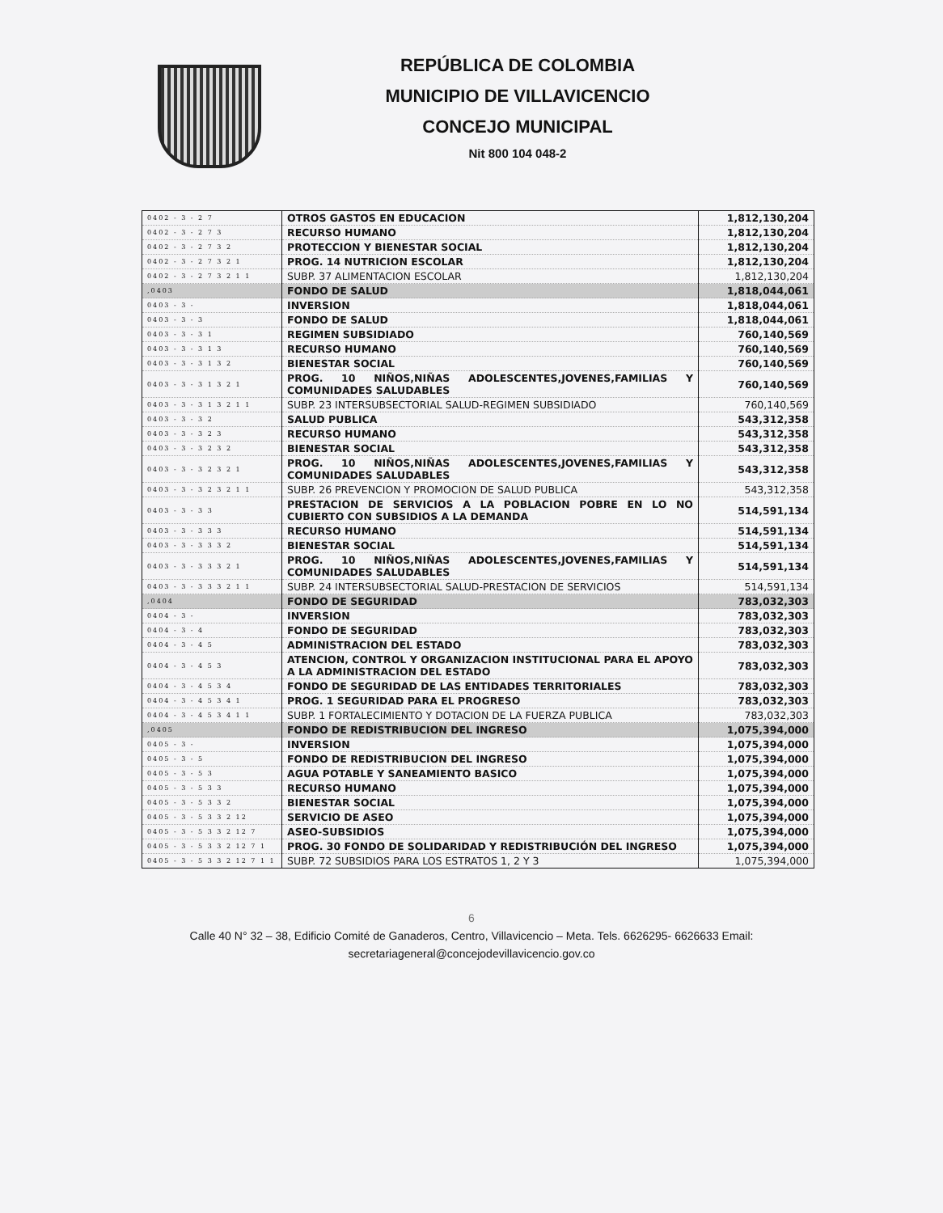REPÚBLICA DE COLOMBIA
MUNICIPIO DE VILLAVICENCIO
CONCEJO MUNICIPAL
Nit 800 104 048-2
| 0402 - 3 - 2 7 | OTROS GASTOS EN EDUCACION | 1,812,130,204 |
| 0402 - 3 - 2 7 3 | RECURSO HUMANO | 1,812,130,204 |
| 0402 - 3 - 2 7 3 2 | PROTECCION Y BIENESTAR SOCIAL | 1,812,130,204 |
| 0402 - 3 - 2 7 3 2 1 | PROG. 14 NUTRICION ESCOLAR | 1,812,130,204 |
| 0402 - 3 - 2 7 3 2 1 1 | SUBP. 37 ALIMENTACION ESCOLAR | 1,812,130,204 |
| ,0403 | FONDO DE SALUD | 1,818,044,061 |
| 0403 - 3 - | INVERSION | 1,818,044,061 |
| 0403 - 3 - 3 | FONDO DE SALUD | 1,818,044,061 |
| 0403 - 3 - 3 1 | REGIMEN SUBSIDIADO | 760,140,569 |
| 0403 - 3 - 3 1 3 | RECURSO HUMANO | 760,140,569 |
| 0403 - 3 - 3 1 3 2 | BIENESTAR SOCIAL | 760,140,569 |
| 0403 - 3 - 3 1 3 2 1 | PROG. 10 NIÑOS,NIÑAS ADOLESCENTES,JOVENES,FAMILIAS Y COMUNIDADES SALUDABLES | 760,140,569 |
| 0403 - 3 - 3 1 3 2 1 1 | SUBP. 23 INTERSUBSECTORIAL SALUD-REGIMEN SUBSIDIADO | 760,140,569 |
| 0403 - 3 - 3 2 | SALUD PUBLICA | 543,312,358 |
| 0403 - 3 - 3 2 3 | RECURSO HUMANO | 543,312,358 |
| 0403 - 3 - 3 2 3 2 | BIENESTAR SOCIAL | 543,312,358 |
| 0403 - 3 - 3 2 3 2 1 | PROG. 10 NIÑOS,NIÑAS ADOLESCENTES,JOVENES,FAMILIAS Y COMUNIDADES SALUDABLES | 543,312,358 |
| 0403 - 3 - 3 2 3 2 1 1 | SUBP. 26 PREVENCION Y PROMOCION DE SALUD PUBLICA | 543,312,358 |
| 0403 - 3 - 3 3 | PRESTACION DE SERVICIOS A LA POBLACION POBRE EN LO NO CUBIERTO CON SUBSIDIOS A LA DEMANDA | 514,591,134 |
| 0403 - 3 - 3 3 3 | RECURSO HUMANO | 514,591,134 |
| 0403 - 3 - 3 3 3 2 | BIENESTAR SOCIAL | 514,591,134 |
| 0403 - 3 - 3 3 3 2 1 | PROG. 10 NIÑOS,NIÑAS ADOLESCENTES,JOVENES,FAMILIAS Y COMUNIDADES SALUDABLES | 514,591,134 |
| 0403 - 3 - 3 3 3 2 1 1 | SUBP. 24 INTERSUBSECTORIAL SALUD-PRESTACION DE SERVICIOS | 514,591,134 |
| ,0404 | FONDO DE SEGURIDAD | 783,032,303 |
| 0404 - 3 - | INVERSION | 783,032,303 |
| 0404 - 3 - 4 | FONDO DE SEGURIDAD | 783,032,303 |
| 0404 - 3 - 4 5 | ADMINISTRACION DEL ESTADO | 783,032,303 |
| 0404 - 3 - 4 5 3 | ATENCION, CONTROL Y ORGANIZACION INSTITUCIONAL PARA EL APOYO A LA ADMINISTRACION DEL ESTADO | 783,032,303 |
| 0404 - 3 - 4 5 3 4 | FONDO DE SEGURIDAD DE LAS ENTIDADES TERRITORIALES | 783,032,303 |
| 0404 - 3 - 4 5 3 4 1 | PROG. 1 SEGURIDAD PARA EL PROGRESO | 783,032,303 |
| 0404 - 3 - 4 5 3 4 1 1 | SUBP. 1 FORTALECIMIENTO Y DOTACION DE LA FUERZA PUBLICA | 783,032,303 |
| ,0405 | FONDO DE REDISTRIBUCION DEL INGRESO | 1,075,394,000 |
| 0405 - 3 - | INVERSION | 1,075,394,000 |
| 0405 - 3 - 5 | FONDO DE REDISTRIBUCION DEL INGRESO | 1,075,394,000 |
| 0405 - 3 - 5 3 | AGUA POTABLE Y SANEAMIENTO BASICO | 1,075,394,000 |
| 0405 - 3 - 5 3 3 | RECURSO HUMANO | 1,075,394,000 |
| 0405 - 3 - 5 3 3 2 | BIENESTAR SOCIAL | 1,075,394,000 |
| 0405 - 3 - 5 3 3 2 12 | SERVICIO DE ASEO | 1,075,394,000 |
| 0405 - 3 - 5 3 3 2 12 7 | ASEO-SUBSIDIOS | 1,075,394,000 |
| 0405 - 3 - 5 3 3 2 12 7 1 | PROG. 30 FONDO DE SOLIDARIDAD Y REDISTRIBUCIÓN DEL INGRESO | 1,075,394,000 |
| 0405 - 3 - 5 3 3 2 12 7 1 1 | SUBP. 72 SUBSIDIOS PARA LOS ESTRATOS 1, 2 Y 3 | 1,075,394,000 |
6
Calle 40 N° 32 – 38, Edificio Comité de Ganaderos, Centro, Villavicencio – Meta. Tels. 6626295- 6626633 Email:
secretariageneral@concejodevillavicencio.gov.co